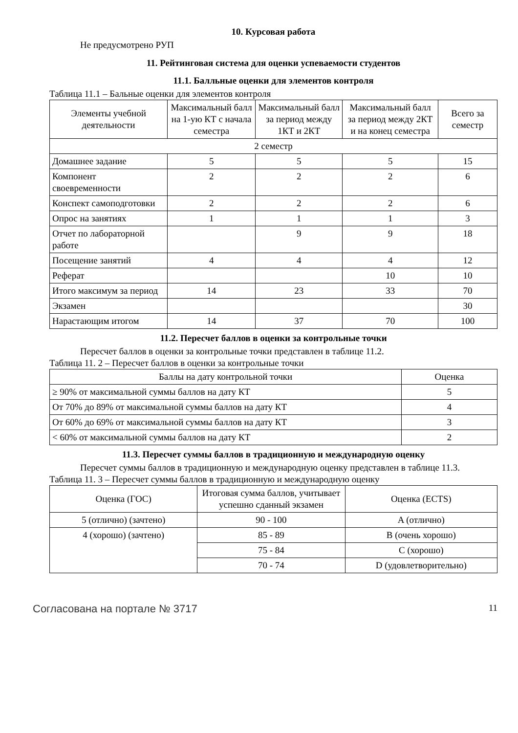10. Курсовая работа
Не предусмотрено РУП
11. Рейтинговая система для оценки успеваемости студентов
11.1. Балльные оценки для элементов контроля
Таблица 11.1 – Бальные оценки для элементов контроля
| Элементы учебной деятельности | Максимальный балл на 1-ую КТ с начала семестра | Максимальный балл за период между 1КТ и 2КТ | Максимальный балл за период между 2КТ и на конец семестра | Всего за семестр |
| --- | --- | --- | --- | --- |
| 2 семестр | | | | |
| Домашнее задание | 5 | 5 | 5 | 15 |
| Компонент своевременности | 2 | 2 | 2 | 6 |
| Конспект самоподготовки | 2 | 2 | 2 | 6 |
| Опрос на занятиях | 1 | 1 | 1 | 3 |
| Отчет по лабораторной работе | | 9 | 9 | 18 |
| Посещение занятий | 4 | 4 | 4 | 12 |
| Реферат | | | 10 | 10 |
| Итого максимум за период | 14 | 23 | 33 | 70 |
| Экзамен | | | | 30 |
| Нарастающим итогом | 14 | 37 | 70 | 100 |
11.2. Пересчет баллов в оценки за контрольные точки
Пересчет баллов в оценки за контрольные точки представлен в таблице 11.2.
Таблица 11. 2 – Пересчет баллов в оценки за контрольные точки
| Баллы на дату контрольной точки | Оценка |
| --- | --- |
| ≥ 90% от максимальной суммы баллов на дату КТ | 5 |
| От 70% до 89% от максимальной суммы баллов на дату КТ | 4 |
| От 60% до 69% от максимальной суммы баллов на дату КТ | 3 |
| < 60% от максимальной суммы баллов на дату КТ | 2 |
11.3. Пересчет суммы баллов в традиционную и международную оценку
Пересчет суммы баллов в традиционную и международную оценку представлен в таблице 11.3.
Таблица 11. 3 – Пересчет суммы баллов в традиционную и международную оценку
| Оценка (ГОС) | Итоговая сумма баллов, учитывает успешно сданный экзамен | Оценка (ECTS) |
| --- | --- | --- |
| 5 (отлично) (зачтено) | 90 - 100 | A (отлично) |
| 4 (хорошо) (зачтено) | 85 - 89 | B (очень хорошо) |
| | 75 - 84 | C (хорошо) |
| | 70 - 74 | D (удовлетворительно) |
Согласована на портале № 3717 11